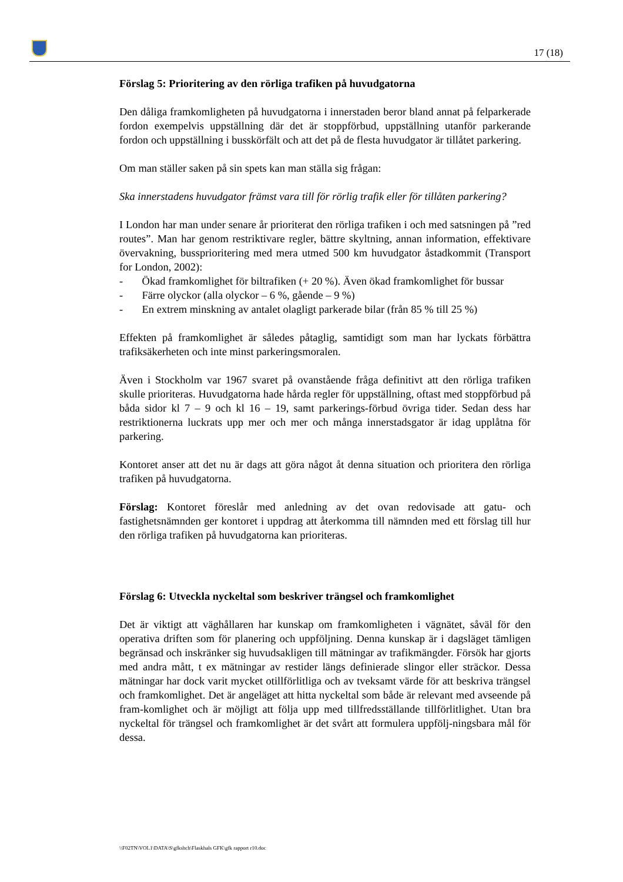17 (18)
Förslag 5: Prioritering av den rörliga trafiken på huvudgatorna
Den dåliga framkomligheten på huvudgatorna i innerstaden beror bland annat på felparkerade fordon exempelvis uppställning där det är stoppförbud, uppställning utanför parkerande fordon och uppställning i busskörfält och att det på de flesta huvudgator är tillåtet parkering.
Om man ställer saken på sin spets kan man ställa sig frågan:
Ska innerstadens huvudgator främst vara till för rörlig trafik eller för tillåten parkering?
I London har man under senare år prioriterat den rörliga trafiken i och med satsningen på ”red routes”. Man har genom restriktivare regler, bättre skyltning, annan information, effektivare övervakning, bussprioritering med mera utmed 500 km huvudgator åstadkommit (Transport for London, 2002):
- Ökad framkomlighet för biltrafiken (+ 20 %). Även ökad framkomlighet för bussar
- Färre olyckor (alla olyckor – 6 %, gående – 9 %)
- En extrem minskning av antalet olagligt parkerade bilar (från 85 % till 25 %)
Effekten på framkomlighet är således påtaglig, samtidigt som man har lyckats förbättra trafiksäkerheten och inte minst parkeringsmoralen.
Även i Stockholm var 1967 svaret på ovanstående fråga definitivt att den rörliga trafiken skulle prioriteras. Huvudgatorna hade hårda regler för uppställning, oftast med stoppförbud på båda sidor kl 7 – 9 och kl 16 – 19, samt parkerings-förbud övriga tider. Sedan dess har restriktionerna luckrats upp mer och mer och många innerstadsgator är idag upplåtna för parkering.
Kontoret anser att det nu är dags att göra något åt denna situation och prioritera den rörliga trafiken på huvudgatorna.
Förslag: Kontoret föreslår med anledning av det ovan redovisade att gatu- och fastighetsnämnden ger kontoret i uppdrag att återkomma till nämnden med ett förslag till hur den rörliga trafiken på huvudgatorna kan prioriteras.
Förslag 6: Utveckla nyckeltal som beskriver trängsel och framkomlighet
Det är viktigt att väghållaren har kunskap om framkomligheten i vägnätet, såväl för den operativa driften som för planering och uppföljning. Denna kunskap är i dagsläget tämligen begränsad och inskränker sig huvudsakligen till mätningar av trafikmängder. Försök har gjorts med andra mått, t ex mätningar av restider längs definierade slingor eller sträckor. Dessa mätningar har dock varit mycket otillförlitliga och av tveksamt värde för att beskriva trängsel och framkomlighet. Det är angeläget att hitta nyckeltal som både är relevant med avseende på fram-komlighet och är möjligt att följa upp med tillfredsställande tillförlitlighet. Utan bra nyckeltal för trängsel och framkomlighet är det svårt att formulera uppfölj-ningsbara mål för dessa.
\\F02TN\VOL1\DATA\S\gfkshch\Flaskhals GFK\gfk rapport r10.doc